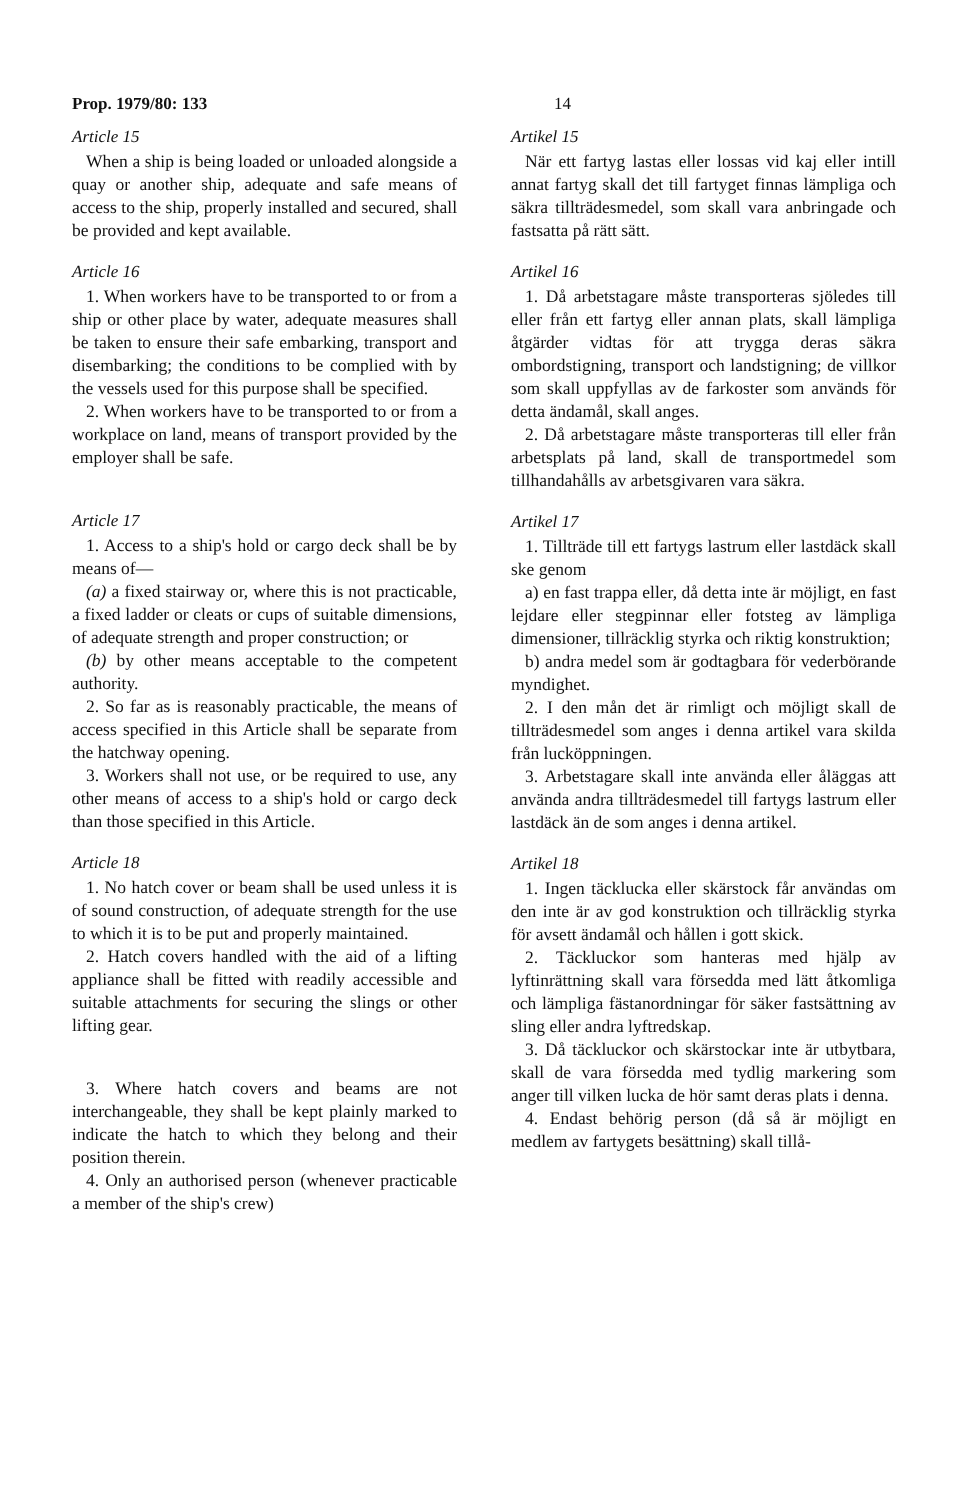Prop. 1979/80: 133 14
Article 15
When a ship is being loaded or unloaded alongside a quay or another ship, adequate and safe means of access to the ship, properly installed and secured, shall be provided and kept available.
Article 16
1. When workers have to be transported to or from a ship or other place by water, adequate measures shall be taken to ensure their safe embarking, transport and disembarking; the conditions to be complied with by the vessels used for this purpose shall be specified.
2. When workers have to be transported to or from a workplace on land, means of transport provided by the employer shall be safe.
Article 17
1. Access to a ship's hold or cargo deck shall be by means of—
(a) a fixed stairway or, where this is not practicable, a fixed ladder or cleats or cups of suitable dimensions, of adequate strength and proper construction; or
(b) by other means acceptable to the competent authority.
2. So far as is reasonably practicable, the means of access specified in this Article shall be separate from the hatchway opening.
3. Workers shall not use, or be required to use, any other means of access to a ship's hold or cargo deck than those specified in this Article.
Article 18
1. No hatch cover or beam shall be used unless it is of sound construction, of adequate strength for the use to which it is to be put and properly maintained.
2. Hatch covers handled with the aid of a lifting appliance shall be fitted with readily accessible and suitable attachments for securing the slings or other lifting gear.
3. Where hatch covers and beams are not interchangeable, they shall be kept plainly marked to indicate the hatch to which they belong and their position therein.
4. Only an authorised person (whenever practicable a member of the ship's crew)
Artikel 15
När ett fartyg lastas eller lossas vid kaj eller intill annat fartyg skall det till fartyget finnas lämpliga och säkra tillträdesmedel, som skall vara anbringade och fastsatta på rätt sätt.
Artikel 16
1. Då arbetstagare måste transporteras sjöledes till eller från ett fartyg eller annan plats, skall lämpliga åtgärder vidtas för att trygga deras säkra ombordstigning, transport och landstigning; de villkor som skall uppfyllas av de farkoster som används för detta ändamål, skall anges.
2. Då arbetstagare måste transporteras till eller från arbetsplats på land, skall de transportmedel som tillhandahålls av arbetsgivaren vara säkra.
Artikel 17
1. Tillträde till ett fartygs lastrum eller lastdäck skall ske genom
a) en fast trappa eller, då detta inte är möjligt, en fast lejdare eller stegpinnar eller fotsteg av lämpliga dimensioner, tillräcklig styrka och riktig konstruktion;
b) andra medel som är godtagbara för vederbörande myndighet.
2. I den mån det är rimligt och möjligt skall de tillträdesmedel som anges i denna artikel vara skilda från lucköppningen.
3. Arbetstagare skall inte använda eller åläggas att använda andra tillträdesmedel till fartygs lastrum eller lastdäck än de som anges i denna artikel.
Artikel 18
1. Ingen täcklucka eller skärstock får användas om den inte är av god konstruktion och tillräcklig styrka för avsett ändamål och hållen i gott skick.
2. Täckluckor som hanteras med hjälp av lyftinrättning skall vara försedda med lätt åtkomliga och lämpliga fästanordningar för säker fastsättning av sling eller andra lyftredskap.
3. Då täckluckor och skärstockar inte är utbytbara, skall de vara försedda med tydlig markering som anger till vilken lucka de hör samt deras plats i denna.
4. Endast behörig person (då så är möjligt en medlem av fartygets besättning) skall tillå-